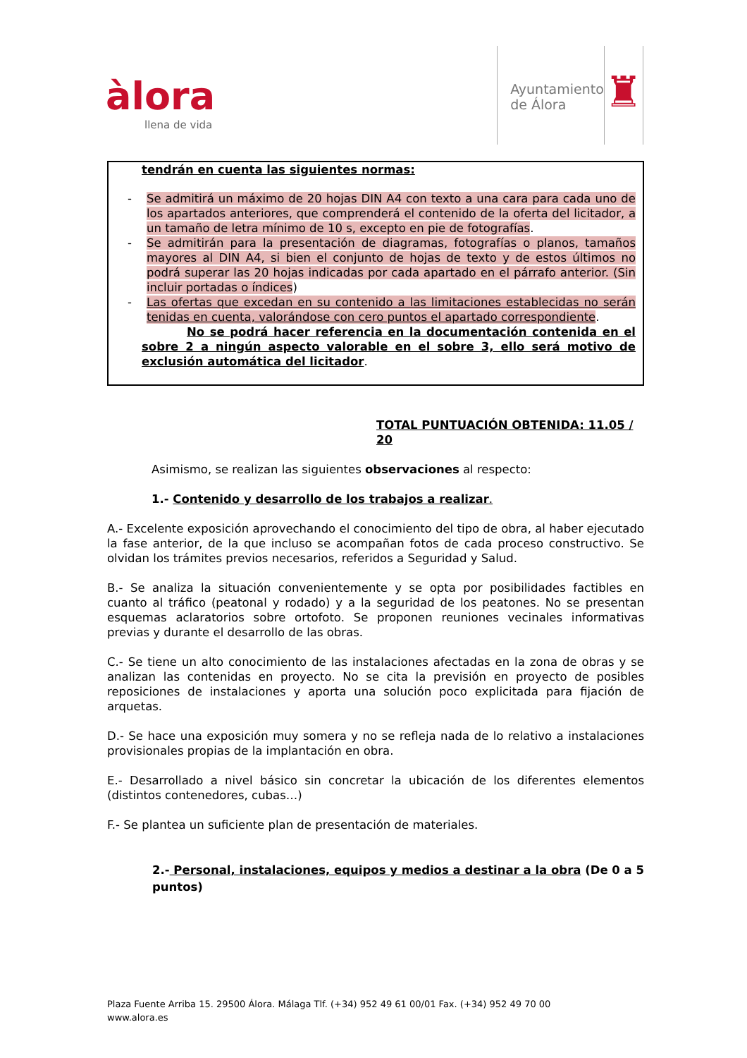àlora
llena de vida
Ayuntamiento
de Álora
♜
tendrán en cuenta las siguientes normas:
- Se admitirá un máximo de 20 hojas DIN A4 con texto a una cara para cada uno de los apartados anteriores, que comprenderá el contenido de la oferta del licitador, a un tamaño de letra mínimo de 10 s, excepto en pie de fotografías.
- Se admitirán para la presentación de diagramas, fotografías o planos, tamaños mayores al DIN A4, si bien el conjunto de hojas de texto y de estos últimos no podrá superar las 20 hojas indicadas por cada apartado en el párrafo anterior. (Sin incluir portadas o índices)
- Las ofertas que excedan en su contenido a las limitaciones establecidas no serán tenidas en cuenta, valorándose con cero puntos el apartado correspondiente.
No se podrá hacer referencia en la documentación contenida en el sobre 2 a ningún aspecto valorable en el sobre 3, ello será motivo de exclusión automática del licitador.
TOTAL PUNTUACIÓN OBTENIDA: 11.05 / 20
Asimismo, se realizan las siguientes observaciones al respecto:
1.- Contenido y desarrollo de los trabajos a realizar.
A.- Excelente exposición aprovechando el conocimiento del tipo de obra, al haber ejecutado la fase anterior, de la que incluso se acompañan fotos de cada proceso constructivo. Se olvidan los trámites previos necesarios, referidos a Seguridad y Salud.
B.- Se analiza la situación convenientemente y se opta por posibilidades factibles en cuanto al tráfico (peatonal y rodado) y a la seguridad de los peatones. No se presentan esquemas aclaratorios sobre ortofoto. Se proponen reuniones vecinales informativas previas y durante el desarrollo de las obras.
C.- Se tiene un alto conocimiento de las instalaciones afectadas en la zona de obras y se analizan las contenidas en proyecto. No se cita la previsión en proyecto de posibles reposiciones de instalaciones y aporta una solución poco explicitada para fijación de arquetas.
D.- Se hace una exposición muy somera y no se refleja nada de lo relativo a instalaciones provisionales propias de la implantación en obra.
E.- Desarrollado a nivel básico sin concretar la ubicación de los diferentes elementos (distintos contenedores, cubas…)
F.- Se plantea un suficiente plan de presentación de materiales.
2.- Personal, instalaciones, equipos y medios a destinar a la obra (De 0 a 5 puntos)
Plaza Fuente Arriba 15. 29500 Álora. Málaga Tlf. (+34) 952 49 61 00/01 Fax. (+34) 952 49 70 00
www.alora.es